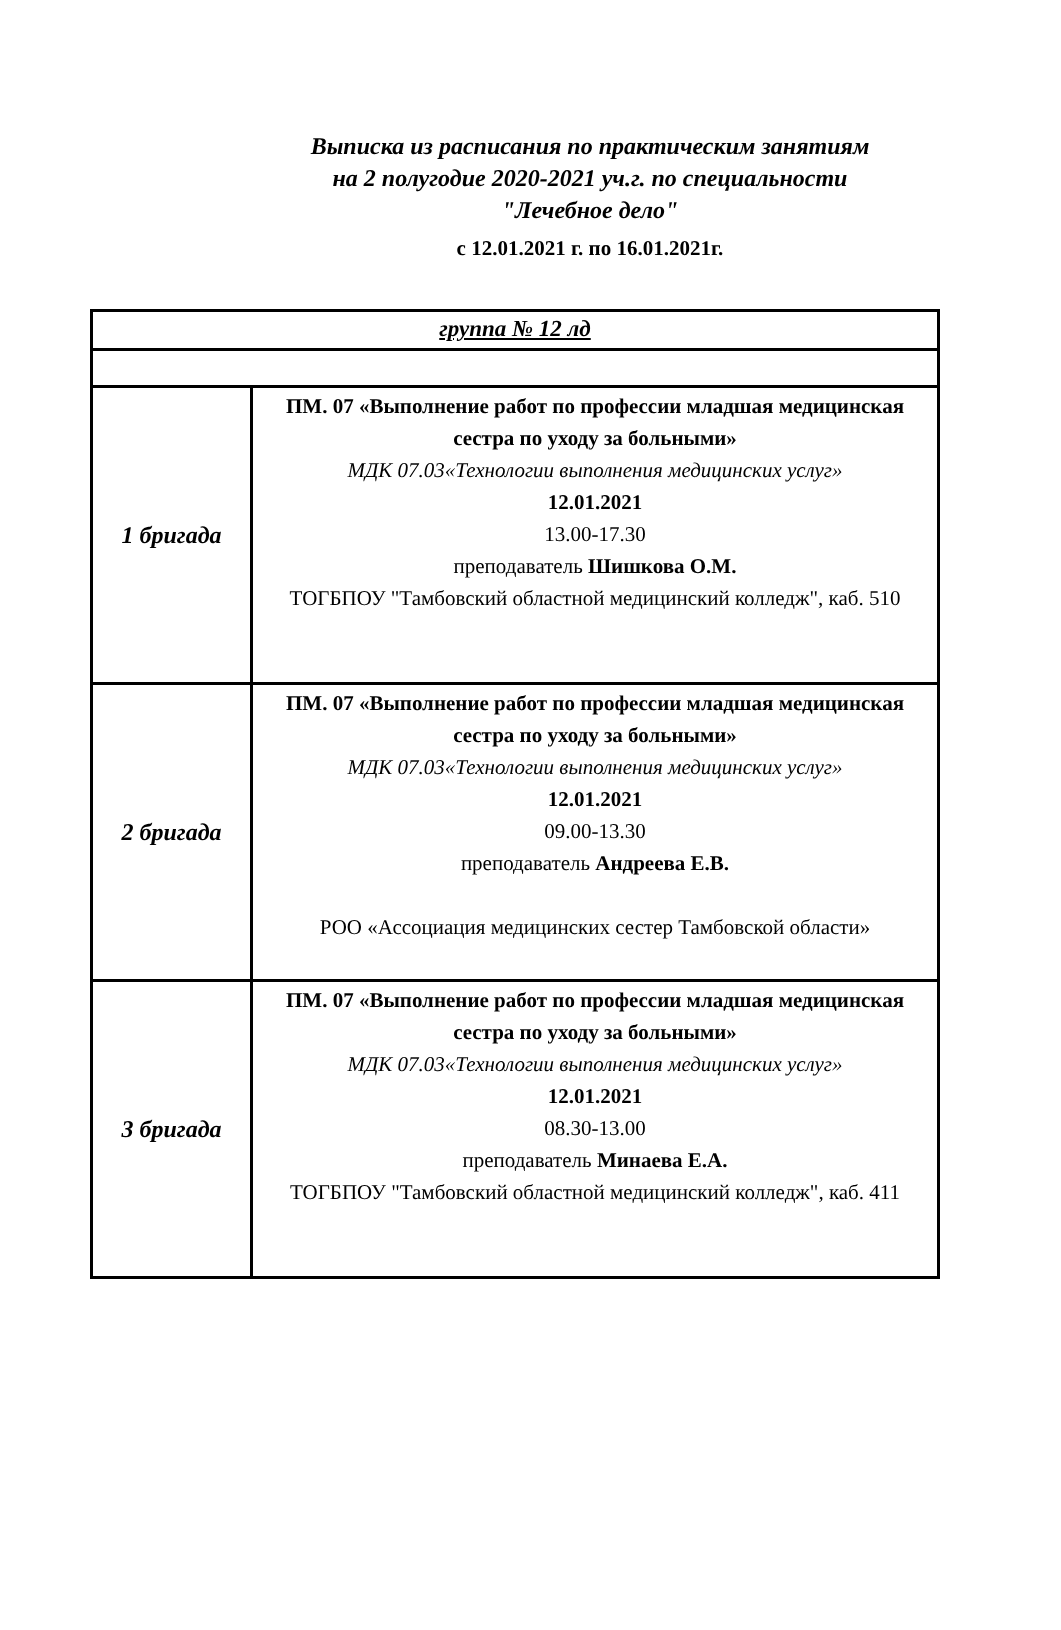Выписка из расписания по практическим занятиям
на 2 полугодие 2020-2021 уч.г. по специальности
"Лечебное дело"
с 12.01.2021 г. по 16.01.2021г.
| группа № 12 лд | |
| 1 бригада | ПМ. 07 «Выполнение работ по профессии младшая медицинская сестра по уходу за больными» МДК 07.03«Технологии выполнения медицинских услуг» 12.01.2021 13.00-17.30 преподаватель Шишкова О.М. ТОГБПОУ "Тамбовский областной медицинский колледж", каб. 510 |
| 2 бригада | ПМ. 07 «Выполнение работ по профессии младшая медицинская сестра по уходу за больными» МДК 07.03«Технологии выполнения медицинских услуг» 12.01.2021 09.00-13.30 преподаватель Андреева Е.В. РОО «Ассоциация медицинских сестер Тамбовской области» |
| 3 бригада | ПМ. 07 «Выполнение работ по профессии младшая медицинская сестра по уходу за больными» МДК 07.03«Технологии выполнения медицинских услуг» 12.01.2021 08.30-13.00 преподаватель Минаева Е.А. ТОГБПОУ "Тамбовский областной медицинский колледж", каб. 411 |